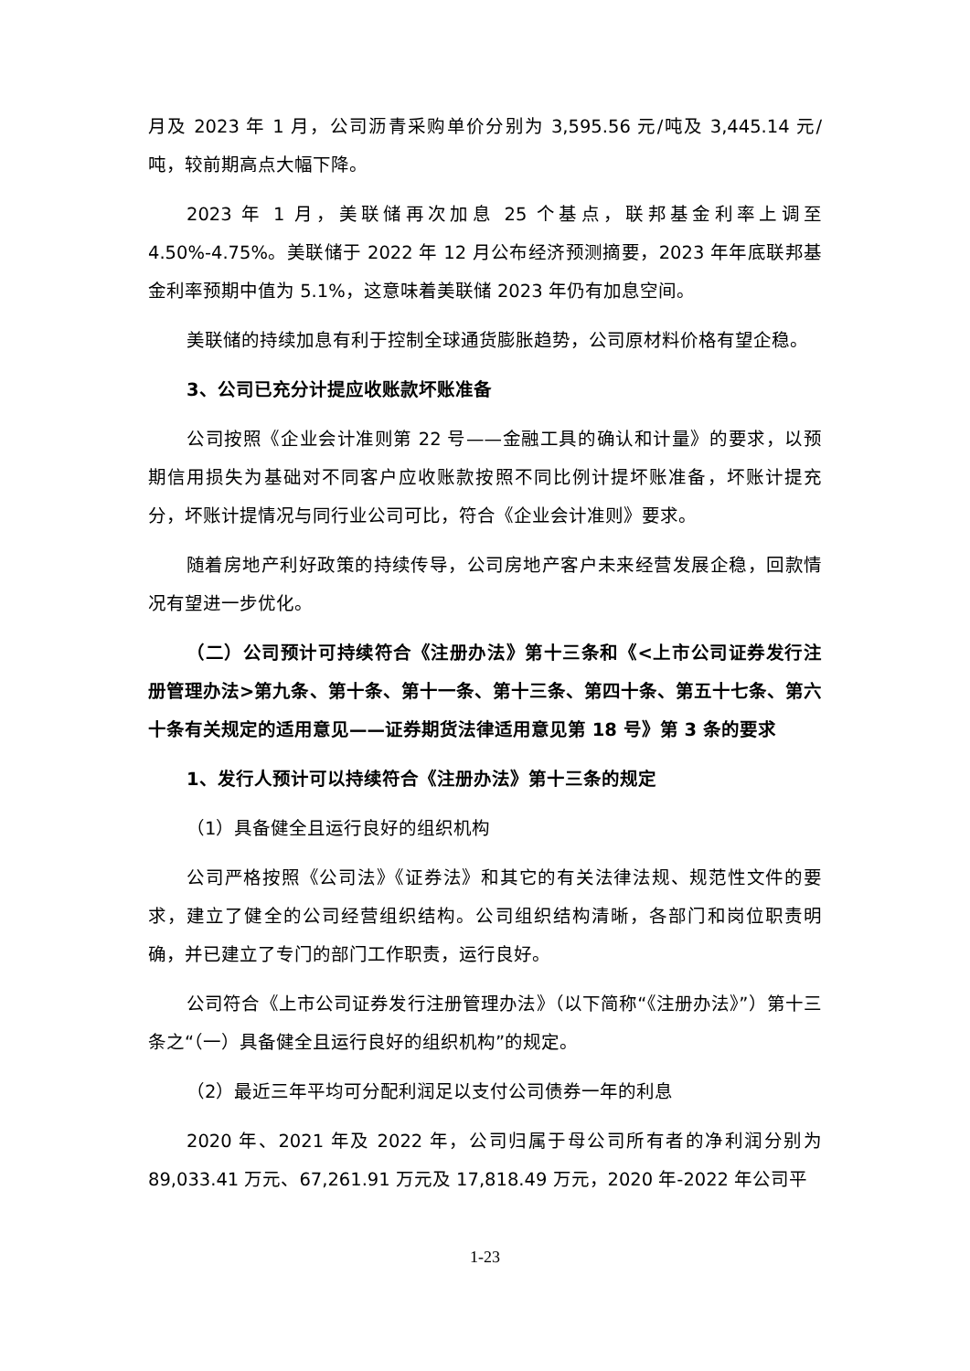月及 2023 年 1 月，公司沥青采购单价分别为 3,595.56 元/吨及 3,445.14 元/吨，较前期高点大幅下降。
2023 年 1 月，美联储再次加息 25 个基点，联邦基金利率上调至 4.50%-4.75%。美联储于 2022 年 12 月公布经济预测摘要，2023 年年底联邦基金利率预期中值为 5.1%，这意味着美联储 2023 年仍有加息空间。
美联储的持续加息有利于控制全球通货膨胀趋势，公司原材料价格有望企稳。
3、公司已充分计提应收账款坏账准备
公司按照《企业会计准则第 22 号——金融工具的确认和计量》的要求，以预期信用损失为基础对不同客户应收账款按照不同比例计提坏账准备，坏账计提充分，坏账计提情况与同行业公司可比，符合《企业会计准则》要求。
随着房地产利好政策的持续传导，公司房地产客户未来经营发展企稳，回款情况有望进一步优化。
（二）公司预计可持续符合《注册办法》第十三条和《<上市公司证券发行注册管理办法>第九条、第十条、第十一条、第十三条、第四十条、第五十七条、第六十条有关规定的适用意见——证券期货法律适用意见第 18 号》第 3 条的要求
1、发行人预计可以持续符合《注册办法》第十三条的规定
（1）具备健全且运行良好的组织机构
公司严格按照《公司法》《证券法》和其它的有关法律法规、规范性文件的要求，建立了健全的公司经营组织结构。公司组织结构清晰，各部门和岗位职责明确，并已建立了专门的部门工作职责，运行良好。
公司符合《上市公司证券发行注册管理办法》（以下简称“《注册办法》”）第十三条之“（一）具备健全且运行良好的组织机构”的规定。
（2）最近三年平均可分配利润足以支付公司债券一年的利息
2020 年、2021 年及 2022 年，公司归属于母公司所有者的净利润分别为 89,033.41 万元、67,261.91 万元及 17,818.49 万元，2020 年-2022 年公司平
1-23